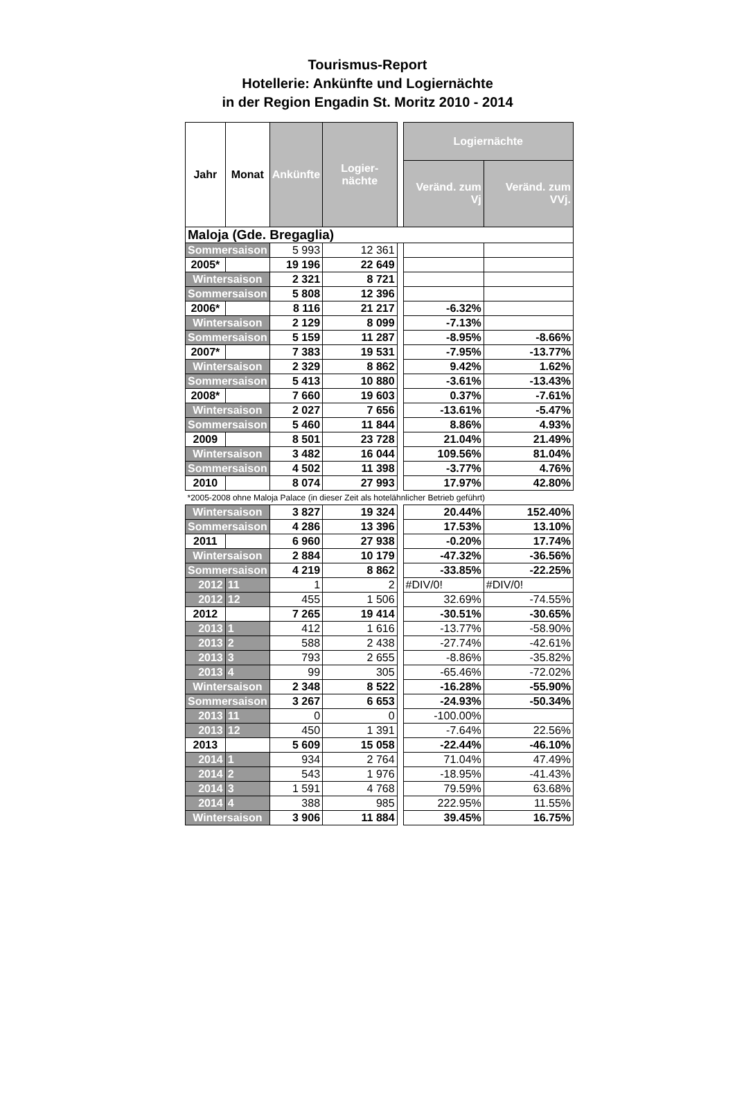Tourismus-Report
Hotellerie: Ankünfte und Logiernächte
in der Region Engadin St. Moritz 2010 - 2014
| Jahr | Monat | Ankünfte | Logier-nächte | | Logiernächte | |
| | | | | | Veränd. zum Vj | Veränd. zum VVj. |
| Maloja (Gde. Bregaglia) | | | | | | |
| Sommersaison | | 5 993 | 12 361 | | | |
| 2005* | | 19 196 | 22 649 | | | |
| Wintersaison | | 2 321 | 8 721 | | | |
| Sommersaison | | 5 808 | 12 396 | | | |
| 2006* | | 8 116 | 21 217 | | -6.32% | |
| Wintersaison | | 2 129 | 8 099 | | -7.13% | |
| Sommersaison | | 5 159 | 11 287 | | -8.95% | -8.66% |
| 2007* | | 7 383 | 19 531 | | -7.95% | -13.77% |
| Wintersaison | | 2 329 | 8 862 | | 9.42% | 1.62% |
| Sommersaison | | 5 413 | 10 880 | | -3.61% | -13.43% |
| 2008* | | 7 660 | 19 603 | | 0.37% | -7.61% |
| Wintersaison | | 2 027 | 7 656 | | -13.61% | -5.47% |
| Sommersaison | | 5 460 | 11 844 | | 8.86% | 4.93% |
| 2009 | | 8 501 | 23 728 | | 21.04% | 21.49% |
| Wintersaison | | 3 482 | 16 044 | | 109.56% | 81.04% |
| Sommersaison | | 4 502 | 11 398 | | -3.77% | 4.76% |
| 2010 | | 8 074 | 27 993 | | 17.97% | 42.80% |
| *2005-2008 ohne Maloja Palace (in dieser Zeit als hotelähnlicher Betrieb geführt) | | | | | | |
| Wintersaison | | 3 827 | 19 324 | | 20.44% | 152.40% |
| Sommersaison | | 4 286 | 13 396 | | 17.53% | 13.10% |
| 2011 | | 6 960 | 27 938 | | -0.20% | 17.74% |
| Wintersaison | | 2 884 | 10 179 | | -47.32% | -36.56% |
| Sommersaison | | 4 219 | 8 862 | | -33.85% | -22.25% |
| 2012 | 11 | 1 | 2 | | #DIV/0! | #DIV/0! |
| 2012 | 12 | 455 | 1 506 | | 32.69% | -74.55% |
| 2012 | | 7 265 | 19 414 | | -30.51% | -30.65% |
| 2013 | 1 | 412 | 1 616 | | -13.77% | -58.90% |
| 2013 | 2 | 588 | 2 438 | | -27.74% | -42.61% |
| 2013 | 3 | 793 | 2 655 | | -8.86% | -35.82% |
| 2013 | 4 | 99 | 305 | | -65.46% | -72.02% |
| Wintersaison | | 2 348 | 8 522 | | -16.28% | -55.90% |
| Sommersaison | | 3 267 | 6 653 | | -24.93% | -50.34% |
| 2013 | 11 | 0 | 0 | | -100.00% | |
| 2013 | 12 | 450 | 1 391 | | -7.64% | 22.56% |
| 2013 | | 5 609 | 15 058 | | -22.44% | -46.10% |
| 2014 | 1 | 934 | 2 764 | | 71.04% | 47.49% |
| 2014 | 2 | 543 | 1 976 | | -18.95% | -41.43% |
| 2014 | 3 | 1 591 | 4 768 | | 79.59% | 63.68% |
| 2014 | 4 | 388 | 985 | | 222.95% | 11.55% |
| Wintersaison | | 3 906 | 11 884 | | 39.45% | 16.75% |